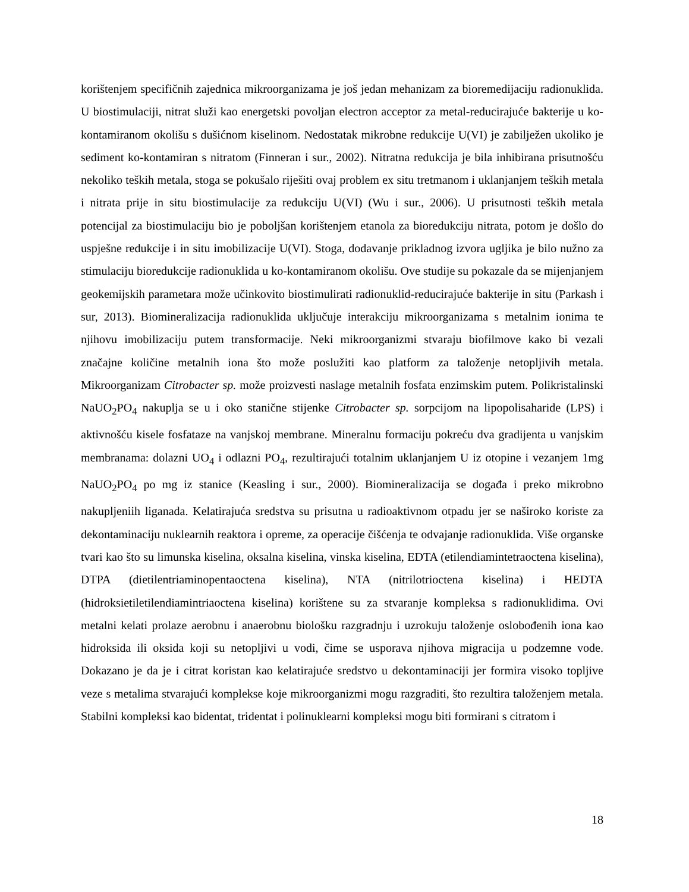korištenjem specifičnih zajednica mikroorganizama je još jedan mehanizam za bioremedijaciju radionuklida. U biostimulaciji, nitrat služi kao energetski povoljan electron acceptor za metal-reducirajuće bakterije u ko-kontamiranom okolišu s dušićnom kiselinom. Nedostatak mikrobne redukcije U(VI) je zabilježen ukoliko je sediment ko-kontamiran s nitratom (Finneran i sur., 2002). Nitratna redukcija je bila inhibirana prisutnošću nekoliko teških metala, stoga se pokušalo riješiti ovaj problem ex situ tretmanom i uklanjanjem teških metala i nitrata prije in situ biostimulacije za redukciju U(VI) (Wu i sur., 2006). U prisutnosti teških metala potencijal za biostimulaciju bio je poboljšan korištenjem etanola za bioredukciju nitrata, potom je došlo do uspješne redukcije i in situ imobilizacije U(VI). Stoga, dodavanje prikladnog izvora ugljika je bilo nužno za stimulaciju bioredukcije radionuklida u ko-kontamiranom okolišu. Ove studije su pokazale da se mijenjanjem geokemijskih parametara može učinkovito biostimulirati radionuklid-reducirajuće bakterije in situ (Parkash i sur, 2013). Biomineralizacija radionuklida uključuje interakciju mikroorganizama s metalnim ionima te njihovu imobilizaciju putem transformacije. Neki mikroorganizmi stvaraju biofilmove kako bi vezali značajne količine metalnih iona što može poslužiti kao platform za taloženje netopljivih metala. Mikroorganizam Citrobacter sp. može proizvesti naslage metalnih fosfata enzimskim putem. Polikristalinski NaUO<sub>2</sub>PO<sub>4</sub> nakuplja se u i oko stanične stijenke Citrobacter sp. sorpcijom na lipopolisaharide (LPS) i aktivnošću kisele fosfataze na vanjskoj membrane. Mineralnu formaciju pokreću dva gradijenta u vanjskim membranama: dolazni UO<sub>4</sub> i odlazni PO<sub>4</sub>, rezultirajući totalnim uklanjanjem U iz otopine i vezanjem 1mg NaUO<sub>2</sub>PO<sub>4</sub> po mg iz stanice (Keasling i sur., 2000). Biomineralizacija se događa i preko mikrobno nakupljeniih liganada. Kelatirajuća sredstva su prisutna u radioaktivnom otpadu jer se naširoko koriste za dekontaminaciju nuklearnih reaktora i opreme, za operacije čišćenja te odvajanje radionuklida. Više organske tvari kao što su limunska kiselina, oksalna kiselina, vinska kiselina, EDTA (etilendiamintetraoctena kiselina), DTPA (dietilentriaminopentaoctena kiselina), NTA (nitrilotrioctena kiselina) i HEDTA (hidroksietiletilendiamintriaoctena kiselina) korištene su za stvaranje kompleksa s radionuklidima. Ovi metalni kelati prolaze aerobnu i anaerobnu biološku razgradnju i uzrokuju taloženje oslobođenih iona kao hidroksida ili oksida koji su netopljivi u vodi, čime se usporava njihova migracija u podzemne vode. Dokazano je da je i citrat koristan kao kelatirajuće sredstvo u dekontaminaciji jer formira visoko topljive veze s metalima stvarajući komplekse koje mikroorganizmi mogu razgraditi, što rezultira taloženjem metala. Stabilni kompleksi kao bidentat, tridentat i polinuklearni kompleksi mogu biti formirani s citratom i
18